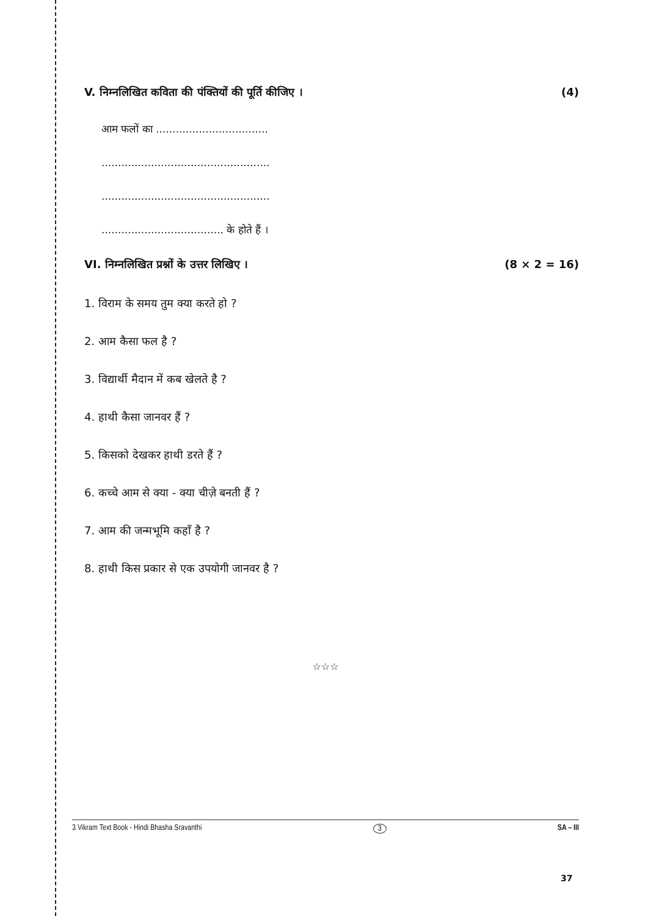V. निम्नलिखित कविता की पंक्तियों की पूर्ति कीजिए । (4)
आम फलों का ..................................
...................................................
...................................................
..................................... के होते हैं ।
VI. निम्नलिखित प्रश्नों के उत्तर लिखिए । (8 × 2 = 16)
1. विराम के समय तुम क्या करते हो ?
2. आम कैसा फल है ?
3. विद्यार्थी मैदान में कब खेलते है ?
4. हाथी कैसा जानवर हैं ?
5. किसको देखकर हाथी डरते हैं ?
6. कच्चे आम से क्या - क्या चीज़े बनती हैं ?
7. आम की जन्मभूमि कहाँ है ?
8. हाथी किस प्रकार से एक उपयोगी जानवर है ?
☆☆☆
3 Vikram Text Book - Hindi Bhasha Sravanthi 3 SA – III
37